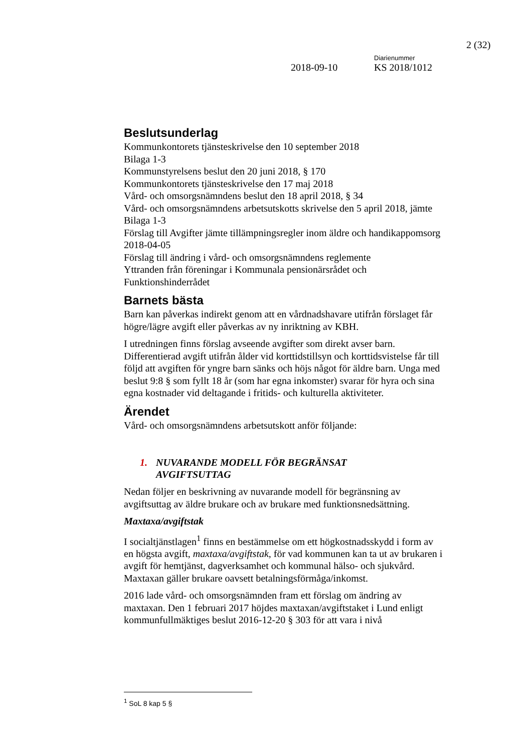2 (32)
Diarienummer
2018-09-10 KS 2018/1012
Beslutsunderlag
Kommunkontorets tjänsteskrivelse den 10 september 2018
Bilaga 1-3
Kommunstyrelsens beslut den 20 juni 2018, § 170
Kommunkontorets tjänsteskrivelse den 17 maj 2018
Vård- och omsorgsnämndens beslut den 18 april 2018, § 34
Vård- och omsorgsnämndens arbetsutskotts skrivelse den 5 april 2018, jämte Bilaga 1-3
Förslag till Avgifter jämte tillämpningsregler inom äldre och handikappomsorg 2018-04-05
Förslag till ändring i vård- och omsorgsnämndens reglemente
Yttranden från föreningar i Kommunala pensionärsrådet och Funktionshinderrådet
Barnets bästa
Barn kan påverkas indirekt genom att en vårdnadshavare utifrån förslaget får högre/lägre avgift eller påverkas av ny inriktning av KBH.
I utredningen finns förslag avseende avgifter som direkt avser barn. Differentierad avgift utifrån ålder vid korttidstillsyn och korttidsvistelse får till följd att avgiften för yngre barn sänks och höjs något för äldre barn. Unga med beslut 9:8 § som fyllt 18 år (som har egna inkomster) svarar för hyra och sina egna kostnader vid deltagande i fritids- och kulturella aktiviteter.
Ärendet
Vård- och omsorgsnämndens arbetsutskott anför följande:
1. NUVARANDE MODELL FÖR BEGRÄNSAT
AVGIFTSUTTAG
Nedan följer en beskrivning av nuvarande modell för begränsning av avgiftsuttag av äldre brukare och av brukare med funktionsnedsättning.
Maxtaxa/avgiftstak
I socialtjänstlagen<sup>1</sup> finns en bestämmelse om ett högkostnadsskydd i form av en högsta avgift, maxtaxa/avgiftstak, för vad kommunen kan ta ut av brukaren i avgift för hemtjänst, dagverksamhet och kommunal hälso- och sjukvård. Maxtaxan gäller brukare oavsett betalningsförmåga/inkomst.
2016 lade vård- och omsorgsnämnden fram ett förslag om ändring av maxtaxan. Den 1 februari 2017 höjdes maxtaxan/avgiftstaket i Lund enligt kommunfullmäktiges beslut 2016-12-20 § 303 för att vara i nivå
<sup>1</sup> SoL 8 kap 5 §